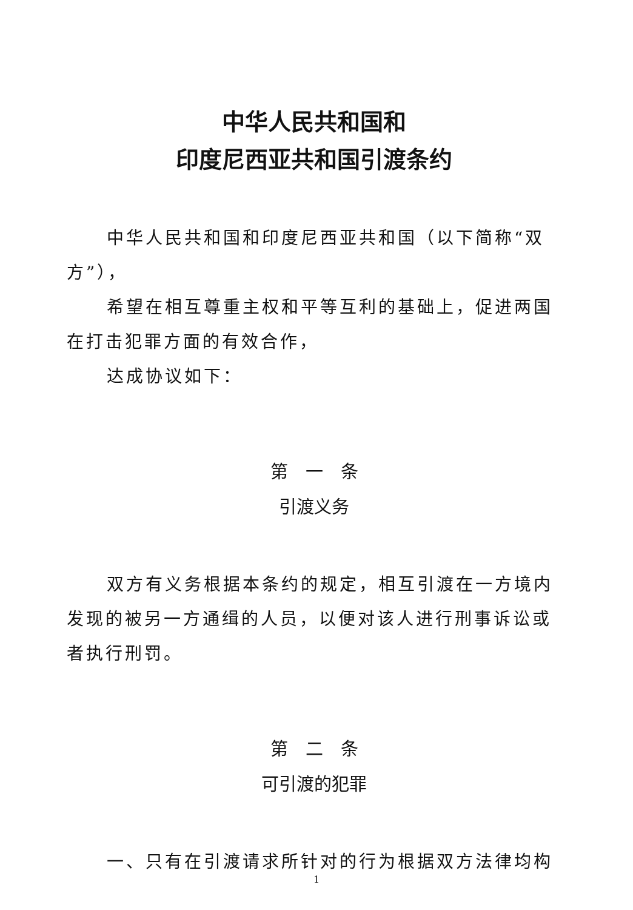中华人民共和国和
印度尼西亚共和国引渡条约
中华人民共和国和印度尼西亚共和国（以下简称“双方”），
希望在相互尊重主权和平等互利的基础上，促进两国在打击犯罪方面的有效合作，
达成协议如下：
第　一　条
引渡义务
双方有义务根据本条约的规定，相互引渡在一方境内发现的被另一方通缉的人员，以便对该人进行刑事诉讼或者执行刑罚。
第　二　条
可引渡的犯罪
一、只有在引渡请求所针对的行为根据双方法律均构
1